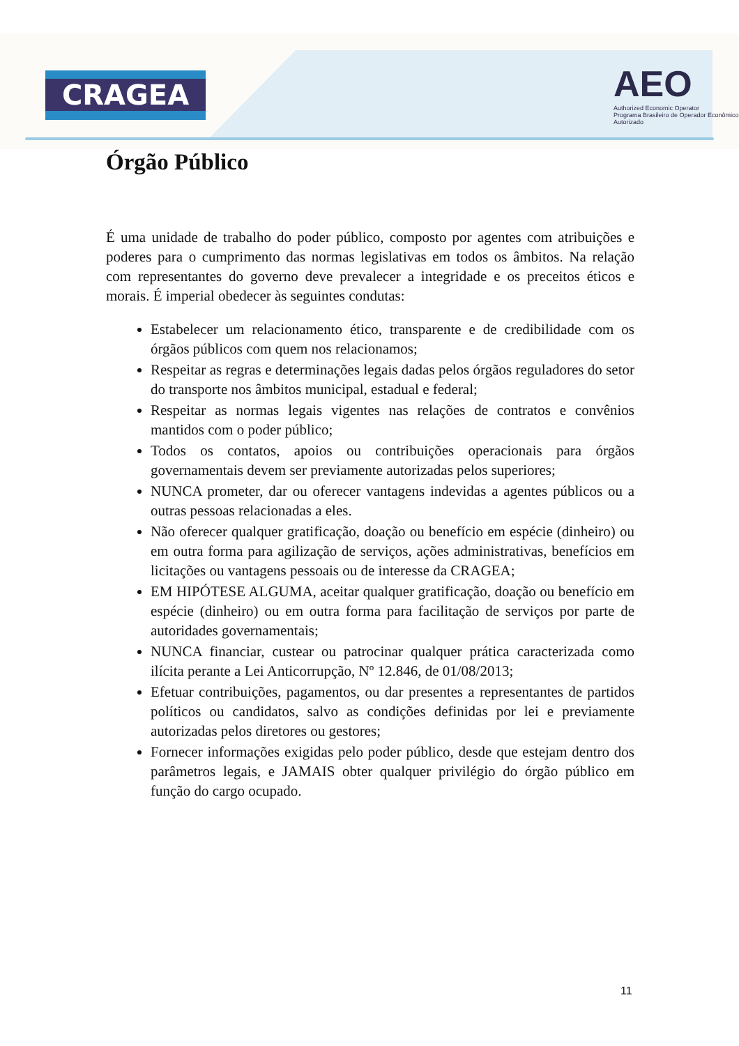CRAGEA
AEO
Authorized Economic Operator
Programa Brasileiro de Operador Econômico Autorizado
Órgão Público
É uma unidade de trabalho do poder público, composto por agentes com atribuições e poderes para o cumprimento das normas legislativas em todos os âmbitos. Na relação com representantes do governo deve prevalecer a integridade e os preceitos éticos e morais. É imperial obedecer às seguintes condutas:
Estabelecer um relacionamento ético, transparente e de credibilidade com os órgãos públicos com quem nos relacionamos;
Respeitar as regras e determinações legais dadas pelos órgãos reguladores do setor do transporte nos âmbitos municipal, estadual e federal;
Respeitar as normas legais vigentes nas relações de contratos e convênios mantidos com o poder público;
Todos os contatos, apoios ou contribuições operacionais para órgãos governamentais devem ser previamente autorizadas pelos superiores;
NUNCA prometer, dar ou oferecer vantagens indevidas a agentes públicos ou a outras pessoas relacionadas a eles.
Não oferecer qualquer gratificação, doação ou benefício em espécie (dinheiro) ou em outra forma para agilização de serviços, ações administrativas, benefícios em licitações ou vantagens pessoais ou de interesse da CRAGEA;
EM HIPÓTESE ALGUMA, aceitar qualquer gratificação, doação ou benefício em espécie (dinheiro) ou em outra forma para facilitação de serviços por parte de autoridades governamentais;
NUNCA financiar, custear ou patrocinar qualquer prática caracterizada como ilícita perante a Lei Anticorrupção, Nº 12.846, de 01/08/2013;
Efetuar contribuições, pagamentos, ou dar presentes a representantes de partidos políticos ou candidatos, salvo as condições definidas por lei e previamente autorizadas pelos diretores ou gestores;
Fornecer informações exigidas pelo poder público, desde que estejam dentro dos parâmetros legais, e JAMAIS obter qualquer privilégio do órgão público em função do cargo ocupado.
11